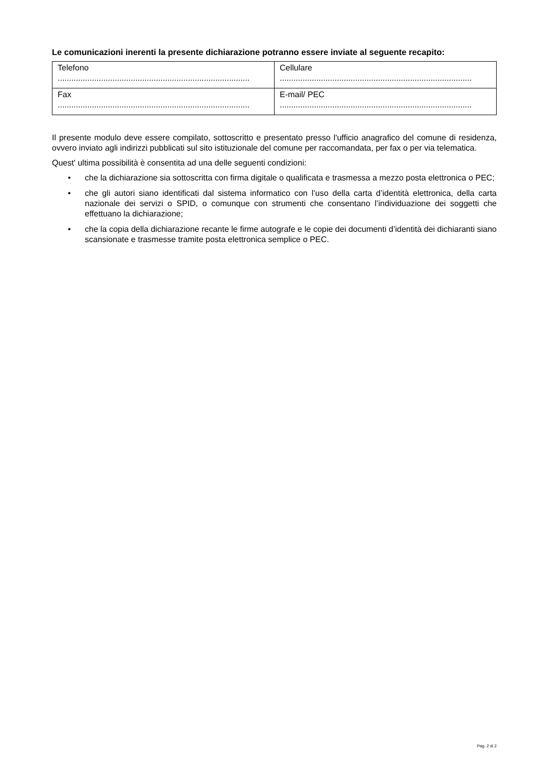Le comunicazioni inerenti la presente dichiarazione potranno essere inviate al seguente recapito:
| Telefono .................................................................................... | Cellulare .................................................................................... |
| Fax .................................................................................... | E-mail/ PEC .................................................................................... |
Il presente modulo deve essere compilato, sottoscritto e presentato presso l'ufficio anagrafico del comune di residenza, ovvero inviato agli indirizzi pubblicati sul sito istituzionale del comune per raccomandata, per fax o per via telematica.
Quest' ultima possibilità è consentita ad una delle seguenti condizioni:
• che la dichiarazione sia sottoscritta con firma digitale o qualificata e trasmessa a mezzo posta elettronica o PEC;
• che gli autori siano identificati dal sistema informatico con l’uso della carta d’identità elettronica, della carta nazionale dei servizi o SPID, o comunque con strumenti che consentano l’individuazione dei soggetti che effettuano la dichiarazione;
• che la copia della dichiarazione recante le firme autografe e le copie dei documenti d’identità dei dichiaranti siano scansionate e trasmesse tramite posta elettronica semplice o PEC.
Pag. 2 di 2